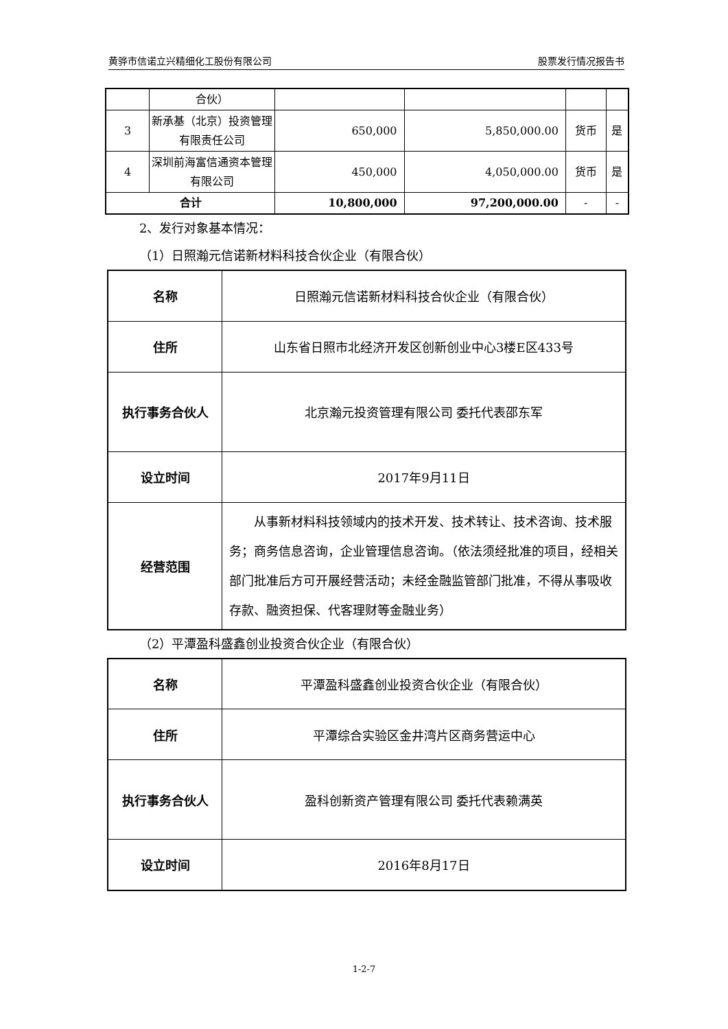黄骅市信诺立兴精细化工股份有限公司 股票发行情况报告书
| | 合伙） | | | | |
| 3 | 新承基（北京）投资管理有限责任公司 | 650,000 | 5,850,000.00 | 货币 | 是 |
| 4 | 深圳前海富信通资本管理有限公司 | 450,000 | 4,050,000.00 | 货币 | 是 |
| 合计 | | 10,800,000 | 97,200,000.00 | - | - |
2、发行对象基本情况：
（1）日照瀚元信诺新材料科技合伙企业（有限合伙）
| 名称 | 日照瀚元信诺新材料科技合伙企业（有限合伙） |
| 住所 | 山东省日照市北经济开发区创新创业中心3楼E区433号 |
| 执行事务合伙人 | 北京瀚元投资管理有限公司 委托代表邵东军 |
| 设立时间 | 2017年9月11日 |
| 经营范围 | 从事新材料科技领域内的技术开发、技术转让、技术咨询、技术服务；商务信息咨询，企业管理信息咨询。（依法须经批准的项目，经相关部门批准后方可开展经营活动；未经金融监管部门批准，不得从事吸收存款、融资担保、代客理财等金融业务） |
（2）平潭盈科盛鑫创业投资合伙企业（有限合伙）
| 名称 | 平潭盈科盛鑫创业投资合伙企业（有限合伙） |
| 住所 | 平潭综合实验区金井湾片区商务营运中心 |
| 执行事务合伙人 | 盈科创新资产管理有限公司 委托代表赖满英 |
| 设立时间 | 2016年8月17日 |
1-2-7